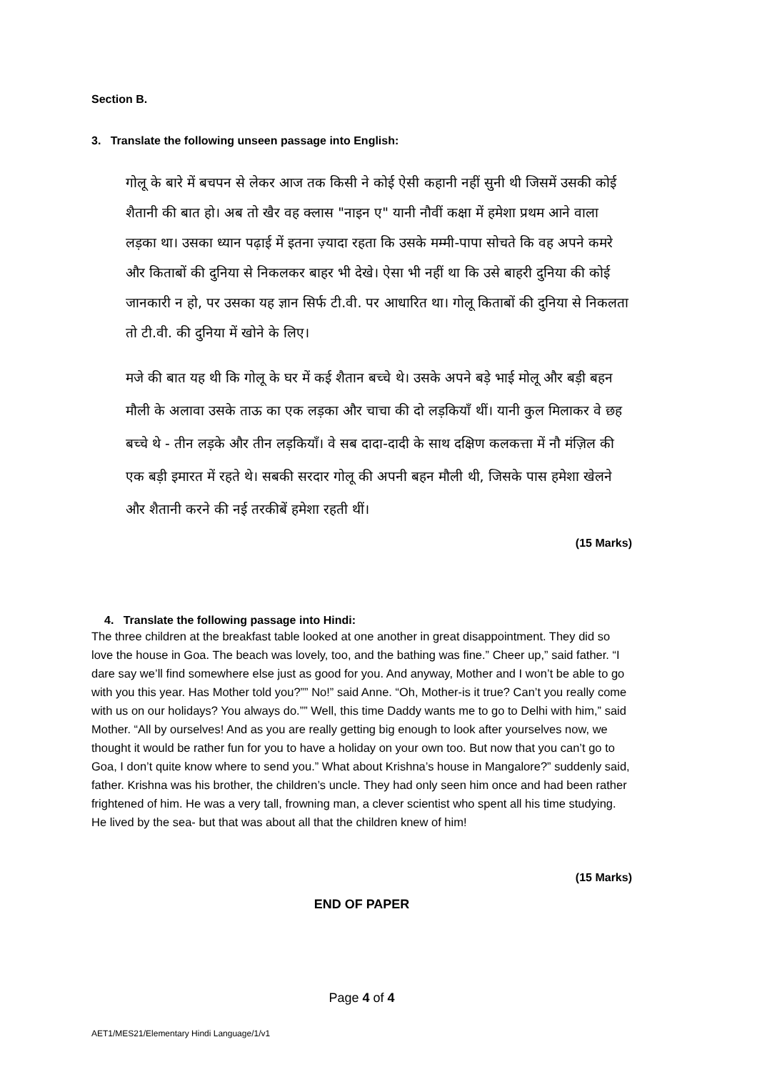Section B.
3. Translate the following unseen passage into English:
गोलू के बारे में बचपन से लेकर आज तक किसी ने कोई ऐसी कहानी नहीं सुनी थी जिसमें उसकी कोई शैतानी की बात हो। अब तो खैर वह क्लास "नाइन ए" यानी नौवीं कक्षा में हमेशा प्रथम आने वाला लड़का था। उसका ध्यान पढ़ाई में इतना ज़्यादा रहता कि उसके मम्मी-पापा सोचते कि वह अपने कमरे और किताबों की दुनिया से निकलकर बाहर भी देखे। ऐसा भी नहीं था कि उसे बाहरी दुनिया की कोई जानकारी न हो, पर उसका यह ज्ञान सिर्फ टी.वी. पर आधारित था। गोलू किताबों की दुनिया से निकलता तो टी.वी. की दुनिया में खोने के लिए।
मजे की बात यह थी कि गोलू के घर में कई शैतान बच्चे थे। उसके अपने बड़े भाई मोलू और बड़ी बहन मौली के अलावा उसके ताऊ का एक लड़का और चाचा की दो लड़कियाँ थीं। यानी कुल मिलाकर वे छह बच्चे थे - तीन लड़के और तीन लड़कियाँ। वे सब दादा-दादी के साथ दक्षिण कलकत्ता में नौ मंज़िल की एक बड़ी इमारत में रहते थे। सबकी सरदार गोलू की अपनी बहन मौली थी, जिसके पास हमेशा खेलने और शैतानी करने की नई तरकीबें हमेशा रहती थीं।
(15 Marks)
4. Translate the following passage into Hindi:
The three children at the breakfast table looked at one another in great disappointment. They did so love the house in Goa. The beach was lovely, too, and the bathing was fine.” Cheer up,” said father. “I dare say we’ll find somewhere else just as good for you. And anyway, Mother and I won’t be able to go with you this year. Has Mother told you?”” No!” said Anne. “Oh, Mother-is it true? Can’t you really come with us on our holidays? You always do.”” Well, this time Daddy wants me to go to Delhi with him,” said Mother. “All by ourselves! And as you are really getting big enough to look after yourselves now, we thought it would be rather fun for you to have a holiday on your own too. But now that you can’t go to Goa, I don’t quite know where to send you.” What about Krishna’s house in Mangalore?” suddenly said, father. Krishna was his brother, the children’s uncle. They had only seen him once and had been rather frightened of him. He was a very tall, frowning man, a clever scientist who spent all his time studying. He lived by the sea- but that was about all that the children knew of him!
(15 Marks)
END OF PAPER
Page 4 of 4
AET1/MES21/Elementary Hindi Language/1/v1